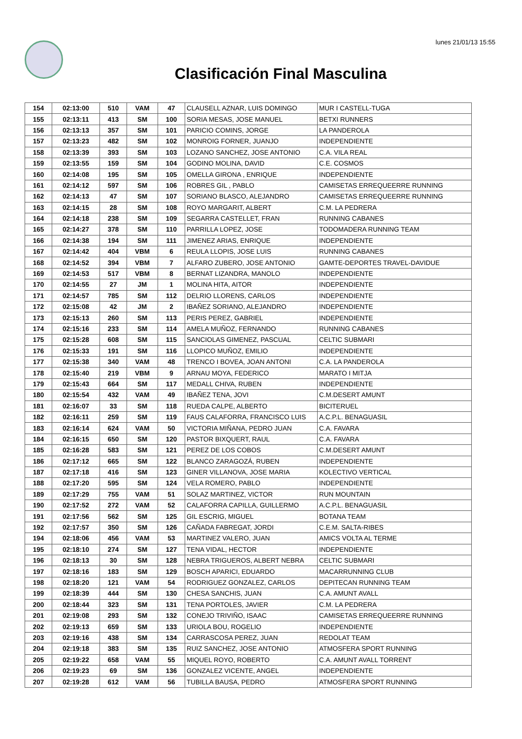lunes 21/01/13 15:55
Clasificación Final Masculina
| 154 | 02:13:00 | 510 | VAM | 47 | CLAUSELL AZNAR, LUIS DOMINGO | MUR I CASTELL-TUGA |
| 155 | 02:13:11 | 413 | SM | 100 | SORIA MESAS, JOSE MANUEL | BETXI RUNNERS |
| 156 | 02:13:13 | 357 | SM | 101 | PARICIO COMINS, JORGE | LA PANDEROLA |
| 157 | 02:13:23 | 482 | SM | 102 | MONROIG FORNER, JUANJO | INDEPENDIENTE |
| 158 | 02:13:39 | 393 | SM | 103 | LOZANO SANCHEZ, JOSE ANTONIO | C.A. VILA REAL |
| 159 | 02:13:55 | 159 | SM | 104 | GODINO MOLINA, DAVID | C.E. COSMOS |
| 160 | 02:14:08 | 195 | SM | 105 | OMELLA GIRONA , ENRIQUE | INDEPENDIENTE |
| 161 | 02:14:12 | 597 | SM | 106 | ROBRES GIL , PABLO | CAMISETAS ERREQUEERRE RUNNING |
| 162 | 02:14:13 | 47 | SM | 107 | SORIANO BLASCO, ALEJANDRO | CAMISETAS ERREQUEERRE RUNNING |
| 163 | 02:14:15 | 28 | SM | 108 | ROYO MARGARIT, ALBERT | C.M. LA PEDRERA |
| 164 | 02:14:18 | 238 | SM | 109 | SEGARRA CASTELLET, FRAN | RUNNING CABANES |
| 165 | 02:14:27 | 378 | SM | 110 | PARRILLA LOPEZ, JOSE | TODOMADERA RUNNING TEAM |
| 166 | 02:14:38 | 194 | SM | 111 | JIMENEZ ARIAS, ENRIQUE | INDEPENDIENTE |
| 167 | 02:14:42 | 404 | VBM | 6 | REULA LLOPIS, JOSE LUIS | RUNNING CABANES |
| 168 | 02:14:52 | 394 | VBM | 7 | ALFARO ZUBERO, JOSE ANTONIO | GAMTE-DEPORTES TRAVEL-DAVIDUE |
| 169 | 02:14:53 | 517 | VBM | 8 | BERNAT LIZANDRA, MANOLO | INDEPENDIENTE |
| 170 | 02:14:55 | 27 | JM | 1 | MOLINA HITA, AITOR | INDEPENDIENTE |
| 171 | 02:14:57 | 785 | SM | 112 | DELRIO LLORENS, CARLOS | INDEPENDIENTE |
| 172 | 02:15:08 | 42 | JM | 2 | IBAÑEZ SORIANO, ALEJANDRO | INDEPENDIENTE |
| 173 | 02:15:13 | 260 | SM | 113 | PERIS PEREZ, GABRIEL | INDEPENDIENTE |
| 174 | 02:15:16 | 233 | SM | 114 | AMELA MUÑOZ, FERNANDO | RUNNING CABANES |
| 175 | 02:15:28 | 608 | SM | 115 | SANCIOLAS GIMENEZ, PASCUAL | CELTIC SUBMARI |
| 176 | 02:15:33 | 191 | SM | 116 | LLOPICO MUÑOZ, EMILIO | INDEPENDIENTE |
| 177 | 02:15:38 | 340 | VAM | 48 | TRENCO I BOVEA, JOAN ANTONI | C.A. LA PANDEROLA |
| 178 | 02:15:40 | 219 | VBM | 9 | ARNAU MOYA, FEDERICO | MARATO I MITJA |
| 179 | 02:15:43 | 664 | SM | 117 | MEDALL CHIVA, RUBEN | INDEPENDIENTE |
| 180 | 02:15:54 | 432 | VAM | 49 | IBAÑEZ TENA, JOVI | C.M.DESERT AMUNT |
| 181 | 02:16:07 | 33 | SM | 118 | RUEDA CALPE, ALBERTO | BICITERUEL |
| 182 | 02:16:11 | 259 | SM | 119 | FAUS CALAFORRA, FRANCISCO LUIS | A.C.P.L. BENAGUASIL |
| 183 | 02:16:14 | 624 | VAM | 50 | VICTORIA MIÑANA, PEDRO JUAN | C.A. FAVARA |
| 184 | 02:16:15 | 650 | SM | 120 | PASTOR BIXQUERT, RAUL | C.A. FAVARA |
| 185 | 02:16:28 | 583 | SM | 121 | PEREZ DE LOS COBOS | C.M.DESERT AMUNT |
| 186 | 02:17:12 | 665 | SM | 122 | BLANCO ZARAGOZÁ, RUBEN | INDEPENDIENTE |
| 187 | 02:17:18 | 416 | SM | 123 | GINER VILLANOVA, JOSE MARIA | KOLECTIVO VERTICAL |
| 188 | 02:17:20 | 595 | SM | 124 | VELA ROMERO, PABLO | INDEPENDIENTE |
| 189 | 02:17:29 | 755 | VAM | 51 | SOLAZ MARTINEZ, VICTOR | RUN MOUNTAIN |
| 190 | 02:17:52 | 272 | VAM | 52 | CALAFORRA CAPILLA, GUILLERMO | A.C.P.L. BENAGUASIL |
| 191 | 02:17:56 | 562 | SM | 125 | GIL ESCRIG, MIGUEL | BOTANA TEAM |
| 192 | 02:17:57 | 350 | SM | 126 | CAÑADA FABREGAT, JORDI | C.E.M. SALTA-RIBES |
| 194 | 02:18:06 | 456 | VAM | 53 | MARTINEZ VALERO, JUAN | AMICS VOLTA AL TERME |
| 195 | 02:18:10 | 274 | SM | 127 | TENA VIDAL, HECTOR | INDEPENDIENTE |
| 196 | 02:18:13 | 30 | SM | 128 | NEBRA TRIGUEROS, ALBERT NEBRA | CELTIC SUBMARI |
| 197 | 02:18:16 | 183 | SM | 129 | BOSCH APARICI, EDUARDO | MACARRUNNING CLUB |
| 198 | 02:18:20 | 121 | VAM | 54 | RODRIGUEZ GONZALEZ, CARLOS | DEPITECAN RUNNING TEAM |
| 199 | 02:18:39 | 444 | SM | 130 | CHESA SANCHIS, JUAN | C.A. AMUNT AVALL |
| 200 | 02:18:44 | 323 | SM | 131 | TENA PORTOLES, JAVIER | C.M. LA PEDRERA |
| 201 | 02:19:08 | 293 | SM | 132 | CONEJO TRIVIÑO, ISAAC | CAMISETAS ERREQUEERRE RUNNING |
| 202 | 02:19:13 | 659 | SM | 133 | URIOLA BOU, ROGELIO | INDEPENDIENTE |
| 203 | 02:19:16 | 438 | SM | 134 | CARRASCOSA PEREZ, JUAN | REDOLAT TEAM |
| 204 | 02:19:18 | 383 | SM | 135 | RUIZ SANCHEZ, JOSE ANTONIO | ATMOSFERA SPORT RUNNING |
| 205 | 02:19:22 | 658 | VAM | 55 | MIQUEL ROYO, ROBERTO | C.A. AMUNT AVALL TORRENT |
| 206 | 02:19:23 | 69 | SM | 136 | GONZALEZ VICENTE, ANGEL | INDEPENDIENTE |
| 207 | 02:19:28 | 612 | VAM | 56 | TUBILLA BAUSA, PEDRO | ATMOSFERA SPORT RUNNING |